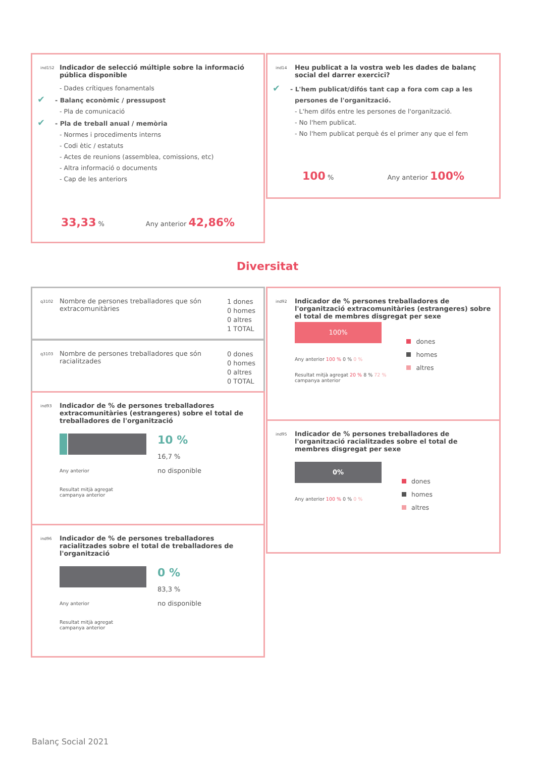ind152 Indicador de selecció múltiple sobre la informació pública disponible
- Dades crítiques fonamentals
✔ - Balanç econòmic / pressupost
- Pla de comunicació
✔ - Pla de treball anual / memòria
- Normes i procediments interns
- Codi ètic / estatuts
- Actes de reunions (assemblea, comissions, etc)
- Altra informació o documents
- Cap de les anteriors
33,33 % Any anterior 42,86%
ind14 Heu publicat a la vostra web les dades de balanç social del darrer exercici?
✔ - L'hem publicat/difós tant cap a fora com cap a les persones de l'organització.
- L'hem difós entre les persones de l'organització.
- No l'hem publicat.
- No l'hem publicat perquè és el primer any que el fem
100 % Any anterior 100%
Diversitat
q3102 Nombre de persones treballadores que són extracomunitàries 1 dones
0 homes
0 altres
1 TOTAL
q3103 Nombre de persones treballadores que són racialitzades 0 dones
0 homes
0 altres
0 TOTAL
ind93 Indicador de % de persones treballadores extracomunitàries (estrangeres) sobre el total de treballadores de l'organització
Any anterior
Resultat mitjà agregat
campanya anterior
10 %
16,7 %
no disponible
ind96 Indicador de % de persones treballadores racialitzades sobre el total de treballadores de l'organització
Any anterior
Resultat mitjà agregat
campanya anterior
0 %
83,3 %
no disponible
ind92 Indicador de % persones treballadores de l'organització extracomunitàries (estrangeres) sobre el total de membres disgregat per sexe
100%
Any anterior 100 % 0 % 0 %
Resultat mitjà agregat 20 % 8 % 72 %
campanya anterior
dones
homes
altres
ind95 Indicador de % persones treballadores de l'organització racialitzades sobre el total de membres disgregat per sexe
0%
Any anterior 100 % 0 % 0 %
dones
homes
altres
Balanç Social 2021